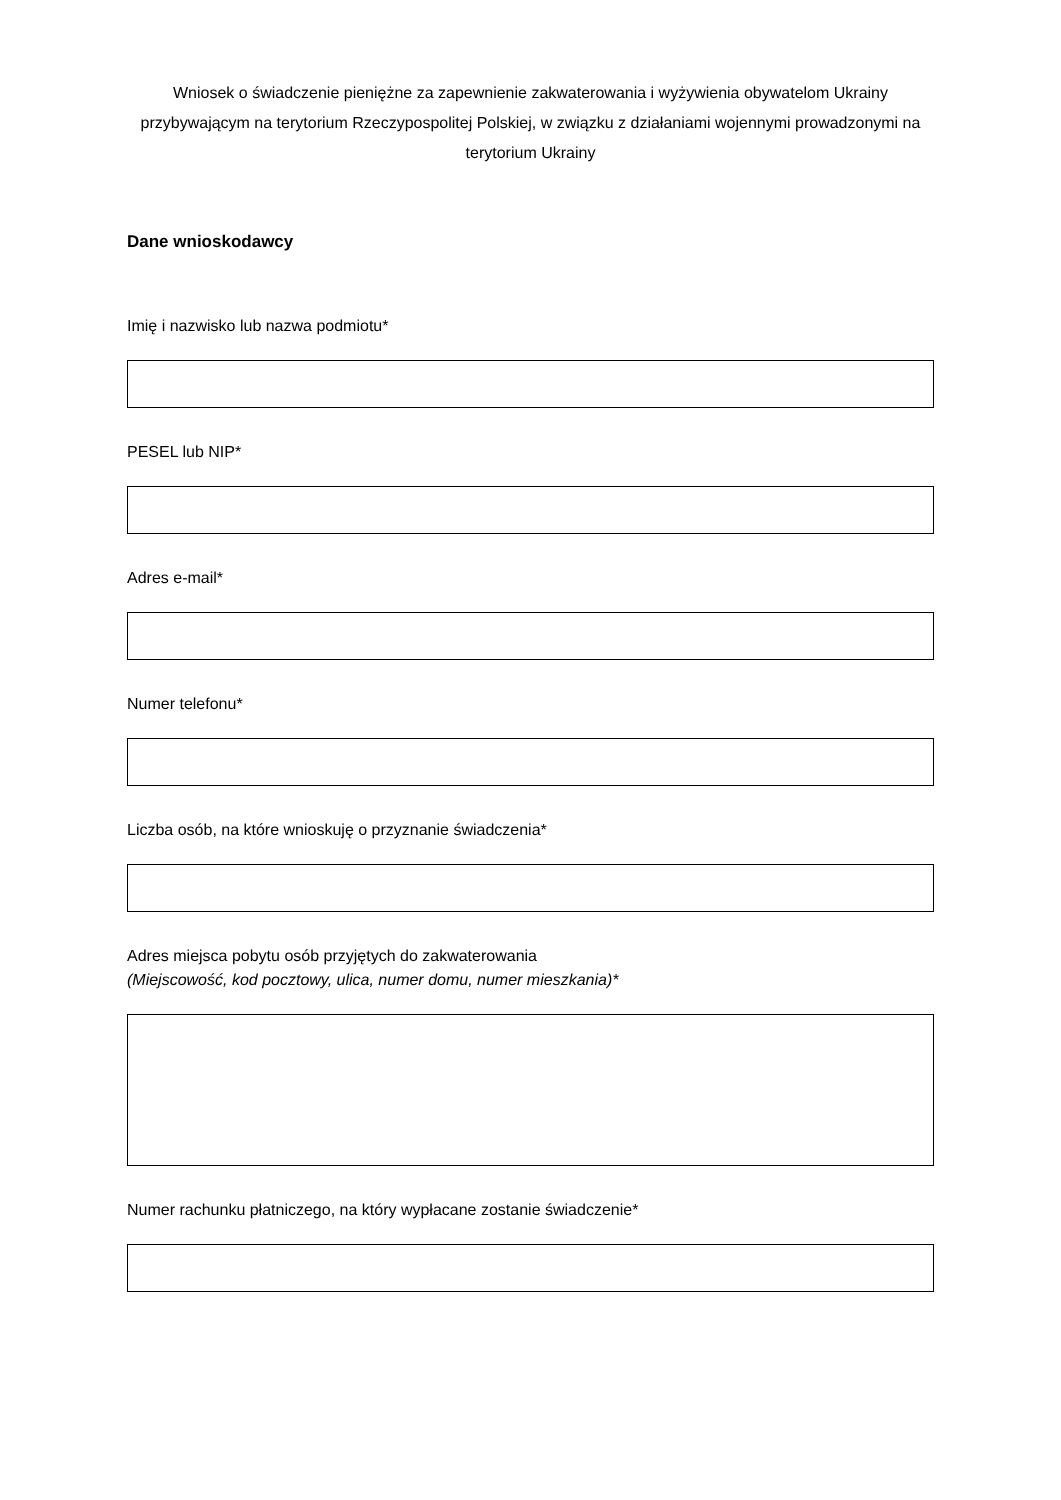Wniosek o świadczenie pieniężne za zapewnienie zakwaterowania i wyżywienia obywatelom Ukrainy przybywającym na terytorium Rzeczypospolitej Polskiej, w związku z działaniami wojennymi prowadzonymi na terytorium Ukrainy
Dane wnioskodawcy
Imię i nazwisko lub nazwa podmiotu*
PESEL lub NIP*
Adres e-mail*
Numer telefonu*
Liczba osób, na które wnioskuję o przyznanie świadczenia*
Adres miejsca pobytu osób przyjętych do zakwaterowania
(Miejscowość, kod pocztowy, ulica, numer domu, numer mieszkania)*
Numer rachunku płatniczego, na który wypłacane zostanie świadczenie*